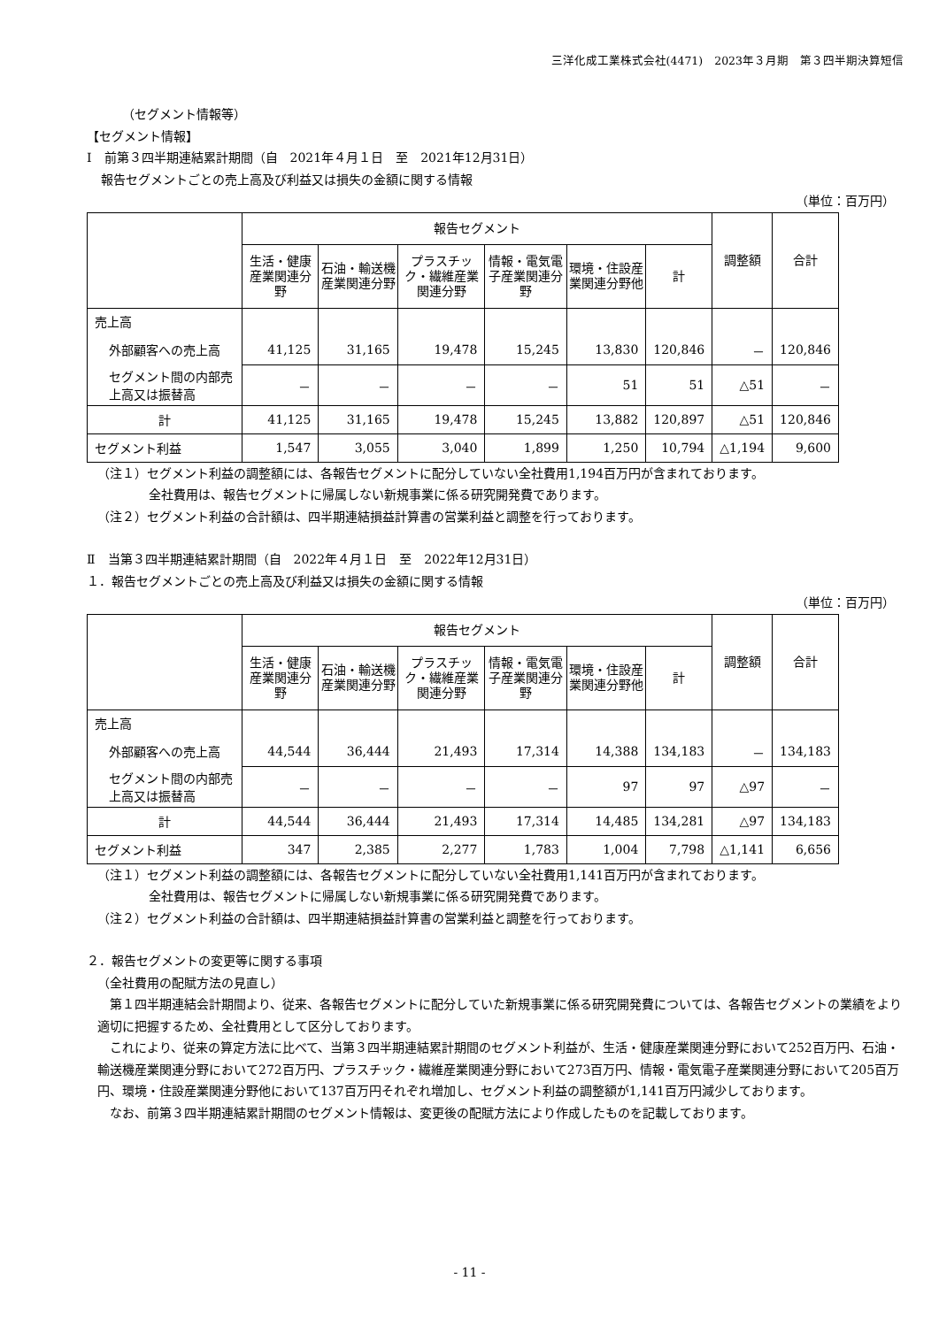三洋化成工業株式会社(4471)　2023年３月期　第３四半期決算短信
（セグメント情報等）
【セグメント情報】
Ⅰ　前第３四半期連結累計期間（自　2021年４月１日　至　2021年12月31日）
報告セグメントごとの売上高及び利益又は損失の金額に関する情報
（単位：百万円）
| | 報告セグメント | | | | | | 調整額 | 合計 |
| --- | --- | --- | --- | --- | --- | --- | --- | --- |
| | 生活・健康産業関連分野 | 石油・輸送機産業関連分野 | プラスチック・繊維産業関連分野 | 情報・電気電子産業関連分野 | 環境・住設産業関連分野他 | 計 | | |
| 売上高 | | | | | | | | |
| 外部顧客への売上高 | 41,125 | 31,165 | 19,478 | 15,245 | 13,830 | 120,846 | － | 120,846 |
| セグメント間の内部売上高又は振替高 | － | － | － | － | 51 | 51 | △51 | － |
| 計 | 41,125 | 31,165 | 19,478 | 15,245 | 13,882 | 120,897 | △51 | 120,846 |
| セグメント利益 | 1,547 | 3,055 | 3,040 | 1,899 | 1,250 | 10,794 | △1,194 | 9,600 |
（注１）セグメント利益の調整額には、各報告セグメントに配分していない全社費用1,194百万円が含まれております。
全社費用は、報告セグメントに帰属しない新規事業に係る研究開発費であります。
（注２）セグメント利益の合計額は、四半期連結損益計算書の営業利益と調整を行っております。
Ⅱ　当第３四半期連結累計期間（自　2022年４月１日　至　2022年12月31日）
１．報告セグメントごとの売上高及び利益又は損失の金額に関する情報
（単位：百万円）
| | 報告セグメント | | | | | | 調整額 | 合計 |
| --- | --- | --- | --- | --- | --- | --- | --- | --- |
| | 生活・健康産業関連分野 | 石油・輸送機産業関連分野 | プラスチック・繊維産業関連分野 | 情報・電気電子産業関連分野 | 環境・住設産業関連分野他 | 計 | | |
| 売上高 | | | | | | | | |
| 外部顧客への売上高 | 44,544 | 36,444 | 21,493 | 17,314 | 14,388 | 134,183 | － | 134,183 |
| セグメント間の内部売上高又は振替高 | － | － | － | － | 97 | 97 | △97 | － |
| 計 | 44,544 | 36,444 | 21,493 | 17,314 | 14,485 | 134,281 | △97 | 134,183 |
| セグメント利益 | 347 | 2,385 | 2,277 | 1,783 | 1,004 | 7,798 | △1,141 | 6,656 |
（注１）セグメント利益の調整額には、各報告セグメントに配分していない全社費用1,141百万円が含まれております。
全社費用は、報告セグメントに帰属しない新規事業に係る研究開発費であります。
（注２）セグメント利益の合計額は、四半期連結損益計算書の営業利益と調整を行っております。
２．報告セグメントの変更等に関する事項
（全社費用の配賦方法の見直し）
第１四半期連結会計期間より、従来、各報告セグメントに配分していた新規事業に係る研究開発費については、各報告セグメントの業績をより適切に把握するため、全社費用として区分しております。
これにより、従来の算定方法に比べて、当第３四半期連結累計期間のセグメント利益が、生活・健康産業関連分野において252百万円、石油・輸送機産業関連分野において272百万円、プラスチック・繊維産業関連分野において273百万円、情報・電気電子産業関連分野において205百万円、環境・住設産業関連分野他において137百万円それぞれ増加し、セグメント利益の調整額が1,141百万円減少しております。
なお、前第３四半期連結累計期間のセグメント情報は、変更後の配賦方法により作成したものを記載しております。
- 11 -